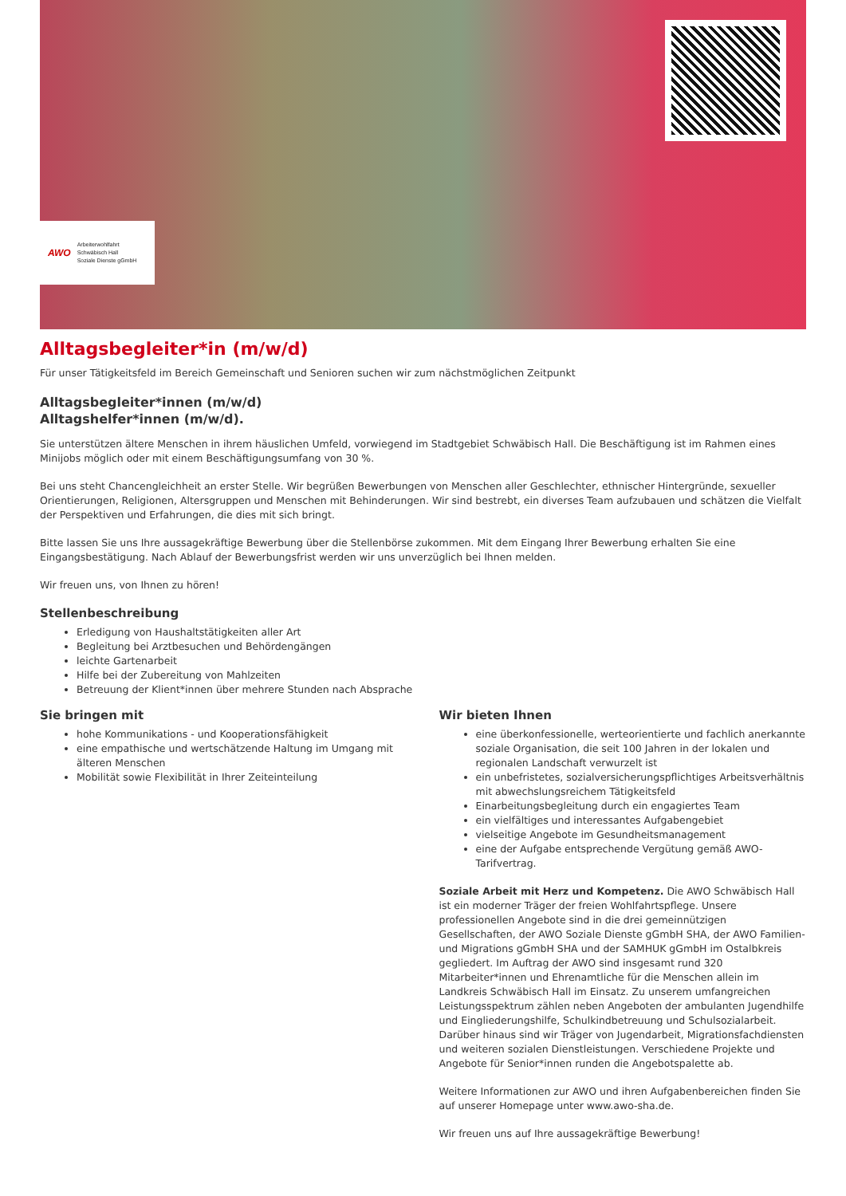AWO Arbeiterwohlfahrt
Schwäbisch Hall
Soziale Dienste gGmbH
Alltagsbegleiter*in (m/w/d)
Für unser Tätigkeitsfeld im Bereich Gemeinschaft und Senioren suchen wir zum nächstmöglichen Zeitpunkt
Alltagsbegleiter*innen (m/w/d)
Alltagshelfer*innen (m/w/d).
Sie unterstützen ältere Menschen in ihrem häuslichen Umfeld, vorwiegend im Stadtgebiet Schwäbisch Hall. Die Beschäftigung ist im Rahmen eines Minijobs möglich oder mit einem Beschäftigungsumfang von 30 %.
Bei uns steht Chancengleichheit an erster Stelle. Wir begrüßen Bewerbungen von Menschen aller Geschlechter, ethnischer Hintergründe, sexueller Orientierungen, Religionen, Altersgruppen und Menschen mit Behinderungen. Wir sind bestrebt, ein diverses Team aufzubauen und schätzen die Vielfalt der Perspektiven und Erfahrungen, die dies mit sich bringt.
Bitte lassen Sie uns Ihre aussagekräftige Bewerbung über die Stellenbörse zukommen. Mit dem Eingang Ihrer Bewerbung erhalten Sie eine Eingangsbestätigung. Nach Ablauf der Bewerbungsfrist werden wir uns unverzüglich bei Ihnen melden.
Wir freuen uns, von Ihnen zu hören!
Stellenbeschreibung
Erledigung von Haushaltstätigkeiten aller Art
Begleitung bei Arztbesuchen und Behördengängen
leichte Gartenarbeit
Hilfe bei der Zubereitung von Mahlzeiten
Betreuung der Klient*innen über mehrere Stunden nach Absprache
Sie bringen mit
hohe Kommunikations - und Kooperationsfähigkeit
eine empathische und wertschätzende Haltung im Umgang mit älteren Menschen
Mobilität sowie Flexibilität in Ihrer Zeiteinteilung
Wir bieten Ihnen
eine überkonfessionelle, werteorientierte und fachlich anerkannte soziale Organisation, die seit 100 Jahren in der lokalen und regionalen Landschaft verwurzelt ist
ein unbefristetes, sozialversicherungspflichtiges Arbeitsverhältnis mit abwechslungsreichem Tätigkeitsfeld
Einarbeitungsbegleitung durch ein engagiertes Team
ein vielfältiges und interessantes Aufgabengebiet
vielseitige Angebote im Gesundheitsmanagement
eine der Aufgabe entsprechende Vergütung gemäß AWO-Tarifvertrag.
Soziale Arbeit mit Herz und Kompetenz. Die AWO Schwäbisch Hall ist ein moderner Träger der freien Wohlfahrtspflege. Unsere professionellen Angebote sind in die drei gemeinnützigen Gesellschaften, der AWO Soziale Dienste gGmbH SHA, der AWO Familien- und Migrations gGmbH SHA und der SAMHUK gGmbH im Ostalbkreis gegliedert. Im Auftrag der AWO sind insgesamt rund 320 Mitarbeiter*innen und Ehrenamtliche für die Menschen allein im Landkreis Schwäbisch Hall im Einsatz. Zu unserem umfangreichen Leistungsspektrum zählen neben Angeboten der ambulanten Jugendhilfe und Eingliederungshilfe, Schulkindbetreuung und Schulsozialarbeit. Darüber hinaus sind wir Träger von Jugendarbeit, Migrationsfachdiensten und weiteren sozialen Dienstleistungen. Verschiedene Projekte und Angebote für Senior*innen runden die Angebotspalette ab.
Weitere Informationen zur AWO und ihren Aufgabenbereichen finden Sie auf unserer Homepage unter www.awo-sha.de.
Wir freuen uns auf Ihre aussagekräftige Bewerbung!